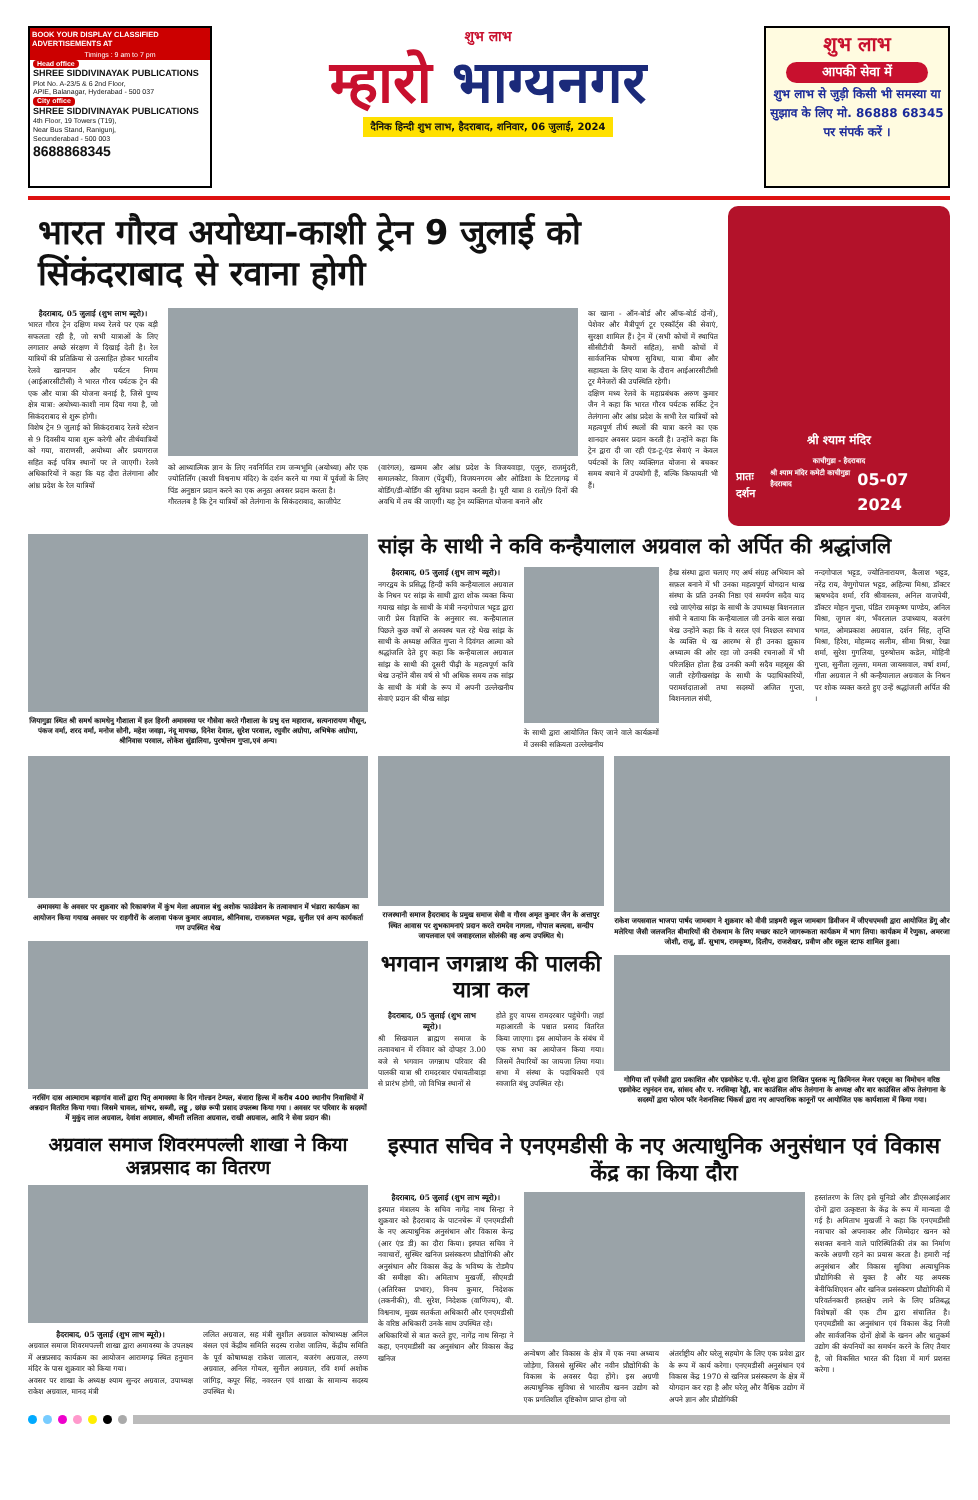BOOK YOUR DISPLAY CLASSIFIED ADVERTISEMENTS AT
Timings : 9 am to 7 pm
Head office
SHREE SIDDIVINAYAK PUBLICATIONS
Plot No. A-23/5 & 6 2nd Floor,
APIE, Balanagar, Hyderabad - 500 037
City office
SHREE SIDDIVINAYAK PUBLICATIONS
4th Floor, 19 Towers (T19),
Near Bus Stand, Ranigunj,
Secunderabad - 500 003
8688868345
शुभ लाभ
म्हारो भाग्यनगर
दैनिक हिन्दी शुभ लाभ, हैदराबाद, शनिवार, 06 जुलाई, 2024
शुभ लाभ
आपकी सेवा में
शुभ लाभ से जुड़ी किसी भी समस्या या सुझाव के लिए मो. 86888 68345 पर संपर्क करें ।
भारत गौरव अयोध्या-काशी ट्रेन 9 जुलाई को सिंकंदराबाद से रवाना होगी
हैदराबाद, 05 जुलाई (शुभ लाभ ब्यूरो)।
भारत गौरव ट्रेन दक्षिण मध्य रेलवे पर एक बड़ी सफलता रही है, जो सभी यात्राओं के लिए लगातार अच्छे संरक्षण में दिखाई देती है। रेल यात्रियों की प्रतिक्रिया से उत्साहित होकर भारतीय रेलवे खानपान और पर्यटन निगम (आईआरसीटीसी) ने भारत गौरव पर्यटक ट्रेन की एक और यात्रा की योजना बनाई है, जिसे पुण्य क्षेत्र यात्रा: अयोध्या-काशी नाम दिया गया है, जो सिकंदराबाद से शुरू होगी।
विशेष ट्रेन 9 जुलाई को सिकंदराबाद रेलवे स्टेशन से 9 दिवसीय यात्रा शुरू करेगी और तीर्थयात्रियों को गया, वाराणसी, अयोध्या और प्रयागराज सहित कई पवित्र स्थानों पर ले जाएगी। रेलवे अधिकारियों ने कहा कि यह दौरा तेलंगाना और आंध्र प्रदेश के रेल यात्रियों
को आध्यात्मिक ज्ञान के लिए नवनिर्मित राम जन्मभूमि (अयोध्या) और एक ज्योतिर्लिंग (काशी विश्वनाथ मंदिर) के दर्शन करने या गया में पूर्वजों के लिए पिंड अनुष्ठान प्रदान करने का एक अनूठा अवसर प्रदान करता है।
गौरतलब है कि ट्रेन यात्रियों को तेलंगाना के सिकंदराबाद, काजीपेट
(वारंगल), खम्मम और आंध्र प्रदेश के विजयवाड़ा, एलुरु, राजमुंदरी, समालकोट, विजाग (पेंदुर्थी), विजयनगरम और ओडिशा के टिटलागढ़ में बोर्डिंग/डी-बोर्डिंग की सुविधा प्रदान करती है। पूरी यात्रा 8 रातों/9 दिनों की अवधि में तय की जाएगी। यह ट्रेन व्यक्तिगत योजना बनाने और
का खाना - ऑन-बोर्ड और ऑफ-बोर्ड दोनों), पेशेवर और मैत्रीपूर्ण टूर एस्कॉर्ट्स की सेवाएं, सुरक्षा शामिल हैं। ट्रेन में (सभी कोचों में स्थापित सीसीटीवी कैमरों सहित), सभी कोचों में सार्वजनिक घोषणा सुविधा, यात्रा बीमा और सहायता के लिए यात्रा के दौरान आईआरसीटीसी टूर मैनेजरों की उपस्थिति रहेगी।
दक्षिण मध्य रेलवे के महाप्रबंधक अरुण कुमार जैन ने कहा कि भारत गौरव पर्यटक सर्किट ट्रेन तेलंगाना और आंध्र प्रदेश के सभी रेल यात्रियों को महत्वपूर्ण तीर्थ स्थलों की यात्रा करने का एक शानदार अवसर प्रदान करती है। उन्होंने कहा कि ट्रेन द्वारा दी जा रही एंड-टू-एंड सेवाएं न केवल पर्यटकों के लिए व्यक्तिगत योजना से बचकर समय बचाने में उपयोगी हैं, बल्कि किफायती भी हैं।
श्री श्याम मंदिर
काचीगुडा - हैदराबाद
प्रातः दर्शन श्री श्याम मंदिर कमेटी काचीगुडा हैदराबाद 05-07 2024
जियागुडा स्थित श्री समर्थ कामधेनु गौशाला में हल हिरनी अमावस्या पर गौसेवा करते गौशाला के प्रभु दत्त महाराज, सत्यनारायण मौसून, पंकज वर्मा, शरद वर्मा, मनोज सोनी, महेश जवड़ा, नंदू मायच्छ, दिनेश देवाल, सुरेश परवाल, रघुवीर अग्रोया, अभिषेक अग्रोया, श्रीनिवास परवाल, लोकेश सुंडालिया, पुरषोत्तम गुप्ता,एवं अन्य।
सांझ के साथी ने कवि कन्हैयालाल अग्रवाल को अर्पित की श्रद्धांजलि
हैदराबाद, 05 जुलाई (शुभ लाभ ब्यूरो)।
नगरद्वय के प्रसिद्ध हिन्दी कवि कन्हैयालाल अग्रवाल के निधन पर सांझ के साथी द्वारा शोक व्यक्त किया गयाख सांझ के साथी के मंत्री नन्दगोपाल भट्टड द्वारा जारी प्रेस विज्ञप्ति के अनुसार स्व. कन्हैयालाल पिछले कुछ वर्षों से अस्वस्थ चल रहे थेख सांझ के साथी के अध्यक्ष अजित गुप्ता ने दिवंगत आत्मा को श्रद्धांजलि देते हुए कहा कि कन्हैयालाल अग्रवाल सांझ के साथी की दूसरी पीढ़ी के महत्वपूर्ण कवि थेख उन्होंने बीस वर्ष से भी अधिक समय तक सांझ के साथी के मंत्री के रूप में अपनी उल्लेखनीय सेवाएं प्रदान की थीख सांझ
के साथी द्वारा आयोजित किए जाने वाले कार्यक्रमों में उसकी सक्रियता उल्लेखनीय
हैख संस्था द्वारा चलाए गए अर्थ संग्रह अभियान को सफ़ल बनाने में भी उनका महत्वपूर्ण योगदान थाख संस्था के प्रति उनकी निष्ठा एवं समर्पण सदैव याद रखे जाएंगेख सांझ के साथी के उपाध्यक्ष बिशनलाल संघी ने बताया कि कन्हैयालाल जी उनके बाल सखा थेख उन्होंने कहा कि वे सरल एवं निश्छल स्वभाव के व्यक्ति थे ख आरम्भ से ही उनका झुकाव अध्यात्म की ओर रहा जो उनकी रचनाओं में भी परिलक्षित होता हैख उनकी कमी सदैव महसूस की जाती रहेगीखसांझ के साथी के पदाधिकारियों, परामर्शदाताओं तथा सदस्यों अजित गुप्ता, बिशनलाल संघी,
नन्दगोपाल भट्टड, ज्योतिनारायण, कैलाश भट्टड, नरेंद्र राय, वेणुगोपाल भट्टड, अहिल्या मिश्रा, डॉक्टर ऋषभदेव शर्मा, रवि श्रीवास्तव, अनिल वाजपेयी, डॉक्टर मोहन गुप्ता, पंडित रामकृष्ण पाण्डेय, अनिल मिश्रा, जुगल बंग, भँवरलाल उपाध्याय, बजरंग भगत, ओमप्रकाश अग्रवाल, दर्शन सिंह, तृप्ति मिश्रा, हिरेश, मोहम्मद सलीम, सीमा मिश्रा, रेखा शर्मा, सुरेश गुगलिया, पुरुषोत्तम कडेल, मोहिनी गुप्ता, सुनीता लूल्ला, ममता जायसवाल, वर्षा शर्मा, गीता अग्रवाल ने श्री कन्हैयालाल अग्रवाल के निधन पर शोक व्यक्त करते हुए उन्हें श्रद्धांजली अर्पित की ।
अमावस्या के अवसर पर शुक्रवार को रिकाबगंज में कुंभ मेला अग्रवाल बंधु अशोक फाउंडेशन के तत्वावधान में भंडारा कार्यक्रम का आयोजन किया गयाख अवसर पर राहगीरों के अलावा पंकज कुमार अग्रवाल, श्रीनिवास, राजकमल भट्टड, सुनील एवं अन्य कार्यकर्ता गण उपस्थित थेख
नरसिंग दास आत्माराम बड़ागांव वालों द्वारा पितृ अमावस्या के दिन गोल्डन टेम्पल, बंजारा हिल्स में करीब 400 स्थानीय निवासियों में अन्नदान वितरित किया गया। जिसमे चावल, सांभर, सब्जी, लड्डू , छांछ रूपी प्रसाद उपलब्ध किया गया । अवसर पर परिवार के सदस्यों में मुकुंद लाल अग्रवाल, देवांश अग्रवाल, श्रीमती ललिता अग्रवाल, राखी अग्रवाल, आदि ने सेवा प्रदान की।
राजस्थानी समाज हैदराबाद के प्रमुख समाज सेवी व गौरव अमृत कुमार जैन के अत्तापुर स्थित आवास पर शुभकामनाएं प्रदान करते रामदेव नागला, गोपाल बल्दवा, सन्दीप जायलवाल एवं जवाहरलाल सोलंकी वह अन्य उपस्थित थे।
भगवान जगन्नाथ की पालकी यात्रा कल
हैदराबाद, 05 जुलाई (शुभ लाभ ब्यूरो)।
श्री सिखवाल ब्राह्मण समाज के तत्वावधान में रविवार को दोपहर 3.00 बजे से भगवान जगन्नाथ परिवार की पालकी यात्रा श्री रामदरबार पंचायतीबाड़ा से प्रारंभ होगी, जो विभिन्न स्थानों से
होते हुए वापस रामदरबार पहुंचेगी। जहां महाआरती के पश्चात प्रसाद वितरित किया जाएगा। इस आयोजन के संबंध में एक सभा का आयोजन किया गया। जिसमें तैयारियों का जायजा लिया गया। सभा में संस्था के पदाधिकारी एवं स्वजाति बंधु उपस्थित रहे।
राकेश जयसवाल भाजपा पार्षद जामबाग ने शुक्रवार को वीवी प्राइमरी स्कूल जामबाग डिवीजन में जीएचएमसी द्वारा आयोजित डेंगू और मलेरिया जैसी जलजनित बीमारियों की रोकथाम के लिए मच्छर काटने जागरूकता कार्यक्रम में भाग लिया। कार्यक्रम में रेणुका, अमरजा जोशी, राजू, डॉ. सुभाष, रामकृष्ण, दिलीप, राजशेखर, प्रवीण और स्कूल स्टाफ शामिल हुआ।
गोगिया लॉ एजेंसी द्वारा प्रकाशित और एडवोकेट ए.पी. सुरेश द्वारा लिखित पुस्तक न्यू क्रिमिनल मेजर एक्ट्स का विमोचन वरिष्ठ एडवोकेट रघुनंदन राव, सांसद और ए. नरसिम्हा रेड्डी, बार काउंसिल ऑफ तेलंगाना के अध्यक्ष और बार काउंसिल ऑफ तेलंगाना के सदस्यों द्वारा फोरम फॉर नेशनलिस्ट थिंकर्स द्वारा नए आपराधिक कानूनों पर आयोजित एक कार्यशाला में किया गया।
अग्रवाल समाज शिवरमपल्ली शाखा ने किया अन्नप्रसाद का वितरण
हैदराबाद, 05 जुलाई (शुभ लाभ ब्यूरो)।
अग्रवाल समाज शिवरमपल्ली शाखा द्वारा अमावस्या के उपलक्ष्य में अन्नप्रसाद कार्यक्रम का आयोजन आरामगढ़ स्थित हनुमान मंदिर के पास शुक्रवार को किया गया।
अवसर पर शाखा के अध्यक्ष श्याम सुन्दर अग्रवाल, उपाध्यक्ष राकेश अग्रवाल, मानद मंत्री
ललित अग्रवाल, सह मंत्री सुशील अग्रवाल कोषाध्यक्ष अनिल बंसल एवं केंद्रीय समिति सदस्य राजेश जालिय, केंद्रीय समिति के पूर्व कोषाध्यक्ष राकेश जालान, बजरंग अग्रवाल, तरुण अग्रवाल, अनिल गोयल, सुनील अग्रवाल, रवि शर्मा अशोक जांगिड़, कपूर सिंह, नवरतन एवं शाखा के सामान्य सदस्य उपस्थित थे।
इस्पात सचिव ने एनएमडीसी के नए अत्याधुनिक अनुसंधान एवं विकास केंद्र का किया दौरा
हैदराबाद, 05 जुलाई (शुभ लाभ ब्यूरो)।
इस्पात मंत्रालय के सचिव नागेंद्र नाथ सिन्हा ने शुक्रवार को हैदराबाद के पाटनचेरू में एनएमडीसी के नए अत्याधुनिक अनुसंधान और विकास केन्द्र (आर एंड डी) का दौरा किया। इस्पात सचिव ने नवाचारों, सुस्थिर खनिज प्रसंस्करण प्रौद्योगिकी और अनुसंधान और विकास केंद्र के भविष्य के रोडमैप की समीक्षा की। अमिताभ मुखर्जी, सीएमडी (अतिरिक्त प्रभार), विनय कुमार, निदेशक (तकनीकी), वी. सुरेश, निदेशक (वाणिज्य), बी. विश्वनाथ, मुख्य सतर्कता अधिकारी और एनएमडीसी के वरिष्ठ अधिकारी उनके साथ उपस्थित रहे।
अधिकारियों से बात करते हुए, नागेंद्र नाथ सिन्हा ने कहा, एनएमडीसी का अनुसंधान और विकास केंद्र खनिज
अन्वेषण और विकास के क्षेत्र में एक नया अध्याय जोड़ेगा, जिससे सुस्थिर और नवीन प्रौद्योगिकी के विकास के अवसर पैदा होंगे। इस अग्रणी अत्याधुनिक सुविधा से भारतीय खनन उद्योग को एक प्रगतिशील दृष्टिकोण प्राप्त होगा जो
अंतर्राष्ट्रीय और घरेलू सहयोग के लिए एक प्रवेश द्वार के रूप में कार्य करेगा। एनएमडीसी अनुसंधान एवं विकास केंद्र 1970 से खनिज प्रसंस्करण के क्षेत्र में योगदान कर रहा है और घरेलू और वैश्विक उद्योग में अपने ज्ञान और प्रौद्योगिकी
हस्तांतरण के लिए इसे यूनिडो और डीएसआईआर दोनों द्वारा उत्कृष्टता के केंद्र के रूप में मान्यता दी गई है। अमिताभ मुखर्जी ने कहा कि एनएमडीसी नवाचार को अपनाकर और जिम्मेदार खनन को सशक्त बनाने वाले पारिस्थितिकी तंत्र का निर्माण करके अग्रणी रहने का प्रयास करता है। हमारी नई अनुसंधान और विकास सुविधा अत्याधुनिक प्रौद्योगिकी से युक्त है और यह अयस्क बेनीफिशिएशन और खनिज प्रसंस्करण प्रौद्योगिकी में परिवर्तनकारी हस्तक्षेप लाने के लिए प्रतिबद्ध विशेषज्ञों की एक टीम द्वारा संचालित है। एनएमडीसी का अनुसंधान एवं विकास केंद्र निजी और सार्वजनिक दोनों क्षेत्रों के खनन और धातुकर्म उद्योग की कंपनियों का समर्थन करने के लिए तैयार है, जो विकसित भारत की दिशा में मार्ग प्रशस्त करेगा ।